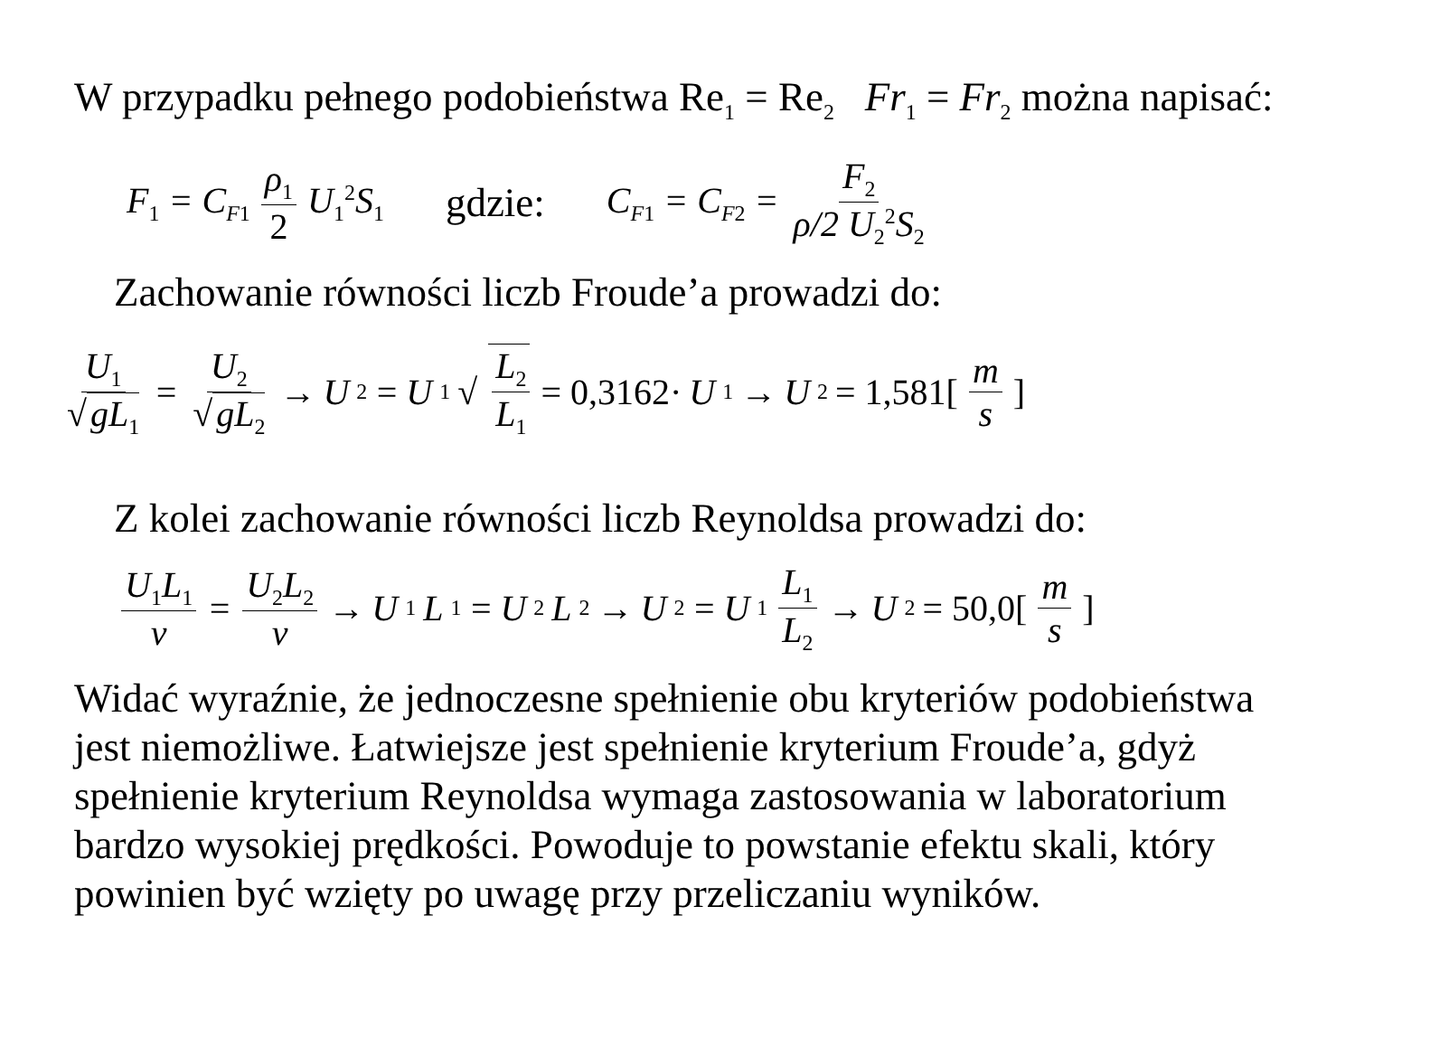W przypadku pełnego podobieństwa Re<sub>1</sub> = Re<sub>2</sub> Fr<sub>1</sub> = Fr<sub>2</sub> można napisać:
F<sub>1</sub> = C<sub>F1</sub> ρ<sub>1</sub> 2 U<sub>1</sub><sup>2</sup>S<sub>1</sub> gdzie: C<sub>F1</sub> = C<sub>F2</sub> = F<sub>2</sub> ρ/2 U<sub>2</sub><sup>2</sup>S<sub>2</sub>
Zachowanie równości liczb Froude’a prowadzi do:
U<sub>1</sub> √ gL<sub>1</sub> = U<sub>2</sub> √ gL<sub>2</sub> → U<sub>2</sub> = U<sub>1</sub>√ L<sub>2</sub> L<sub>1</sub> = 0,3162· U<sub>1</sub> → U<sub>2</sub> = 1,581[m s]
Z kolei zachowanie równości liczb Reynoldsa prowadzi do:
U<sub>1</sub>L<sub>1</sub> ν = U<sub>2</sub>L<sub>2</sub> ν → U<sub>1</sub> L<sub>1</sub> = U<sub>2</sub> L<sub>2</sub> → U<sub>2</sub> = U<sub>1</sub> L<sub>1</sub> L<sub>2</sub> → U<sub>2</sub> = 50,0[m s]
Widać wyraźnie, że jednoczesne spełnienie obu kryteriów podobieństwa jest niemożliwe. Łatwiejsze jest spełnienie kryterium Froude’a, gdyż spełnienie kryterium Reynoldsa wymaga zastosowania w laboratorium bardzo wysokiej prędkości. Powoduje to powstanie efektu skali, który powinien być wzięty po uwagę przy przeliczaniu wyników.